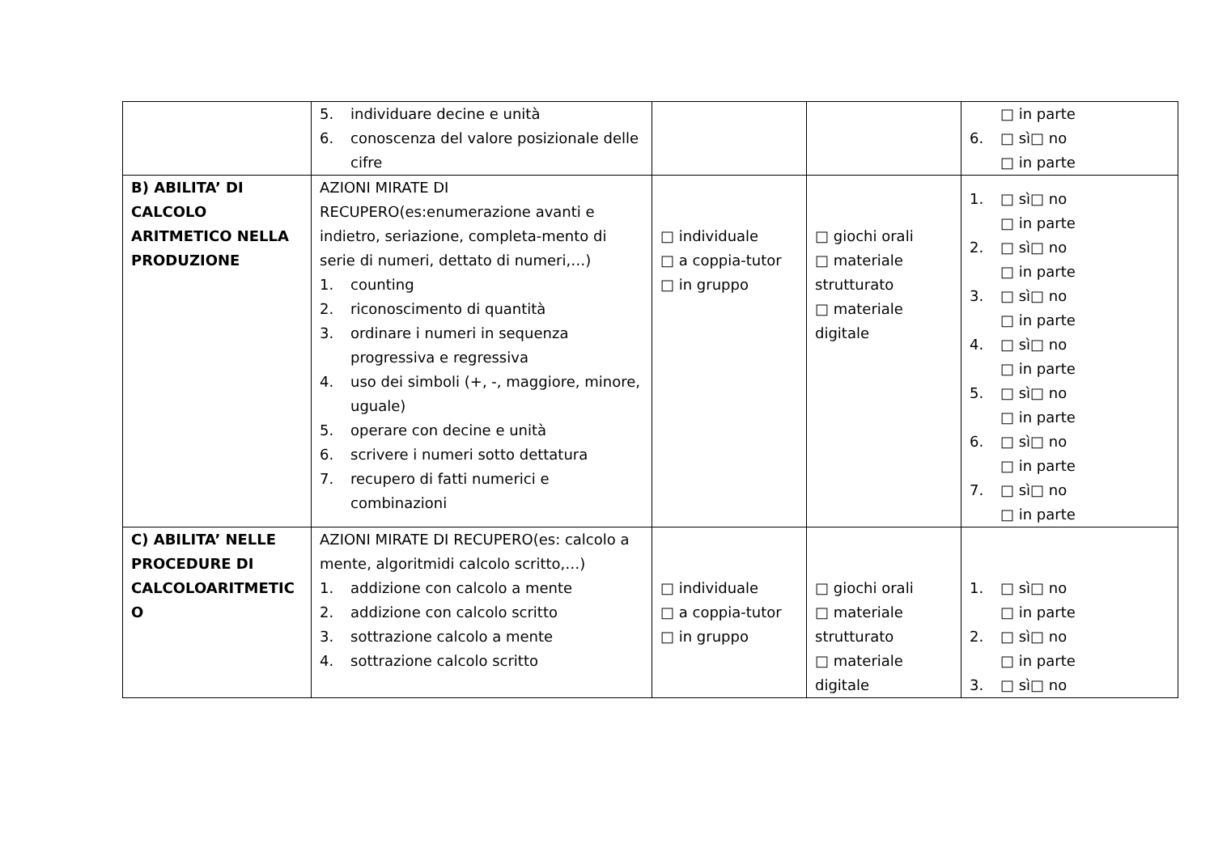| | 5. individuare decine e unità 6. conoscenza del valore posizionale delle cifre | | | □ in parte 6. □ sì□ no □ in parte |
| B) ABILITA’ DI CALCOLO ARITMETICO NELLA PRODUZIONE | AZIONI MIRATE DI RECUPERO(es:enumerazione avanti e indietro, seriazione, completa-mento di serie di numeri, dettato di numeri,…) 1. counting 2. riconoscimento di quantità 3. ordinare i numeri in sequenza progressiva e regressiva 4. uso dei simboli (+, -, maggiore, minore, uguale) 5. operare con decine e unità 6. scrivere i numeri sotto dettatura 7. recupero di fatti numerici e combinazioni | □ individuale □ a coppia-tutor □ in gruppo | □ giochi orali □ materiale strutturato □ materiale digitale | 1. □ sì□ no □ in parte 2. □ sì□ no □ in parte 3. □ sì□ no □ in parte 4. □ sì□ no □ in parte 5. □ sì□ no □ in parte 6. □ sì□ no □ in parte 7. □ sì□ no □ in parte |
| C) ABILITA’ NELLE PROCEDURE DI CALCOLOARITMETIC O | AZIONI MIRATE DI RECUPERO(es: calcolo a mente, algoritmidi calcolo scritto,…) 1. addizione con calcolo a mente 2. addizione con calcolo scritto 3. sottrazione calcolo a mente 4. sottrazione calcolo scritto | □ individuale □ a coppia-tutor □ in gruppo | □ giochi orali □ materiale strutturato □ materiale digitale | 1. □ sì□ no □ in parte 2. □ sì□ no □ in parte 3. □ sì□ no |